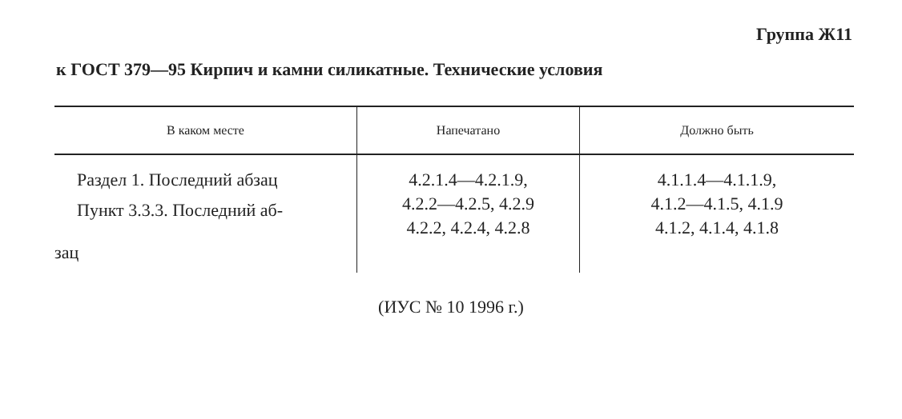Группа Ж11
к ГОСТ 379—95 Кирпич и камни силикатные. Технические условия
| В каком месте | Напечатано | Должно быть |
| --- | --- | --- |
| Раздел 1. Последний абзац Пункт 3.3.3. Последний аб- | 4.2.1.4—4.2.1.9, 4.2.2—4.2.5, 4.2.9 4.2.2, 4.2.4, 4.2.8 | 4.1.1.4—4.1.1.9, 4.1.2—4.1.5, 4.1.9 4.1.2, 4.1.4, 4.1.8 |
| зац | | |
(ИУС № 10 1996 г.)